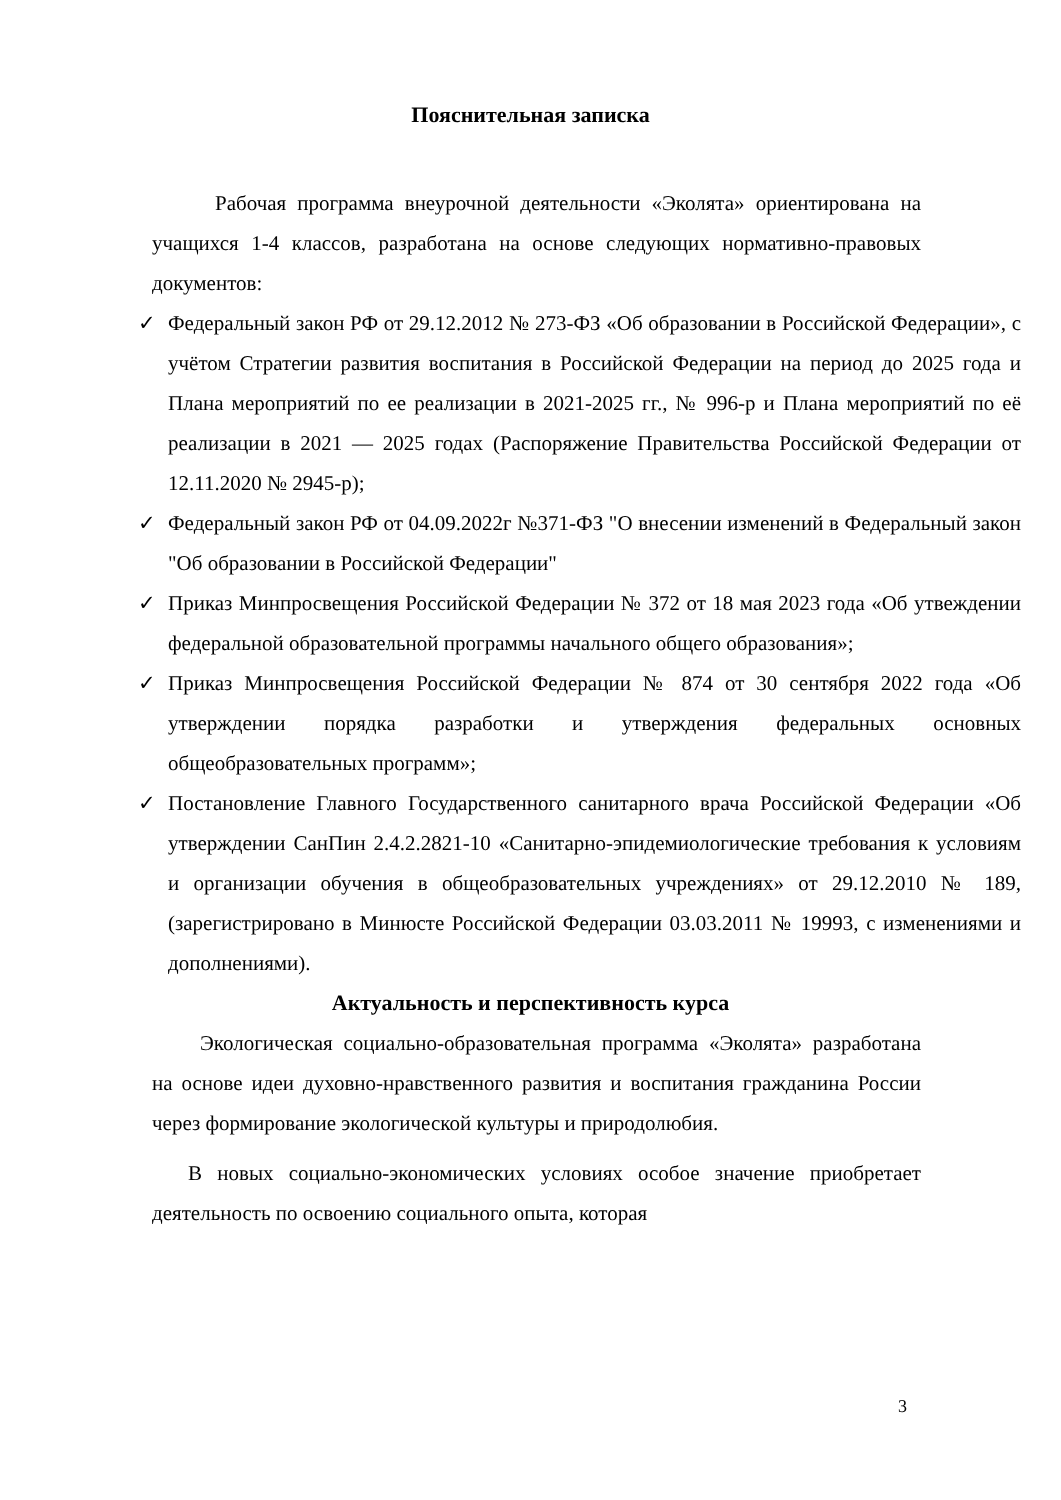Пояснительная записка
Рабочая программа внеурочной деятельности «Эколята» ориентирована на учащихся 1-4 классов, разработана на основе следующих нормативно-правовых документов:
✓ Федеральный закон РФ от 29.12.2012 № 273-ФЗ «Об образовании в Российской Федерации», с учётом Стратегии развития воспитания в Российской Федерации на период до 2025 года и Плана мероприятий по ее реализации в 2021-2025 гг., № 996-р и Плана мероприятий по её реализации в 2021 — 2025 годах (Распоряжение Правительства Российской Федерации от 12.11.2020 № 2945-р);
✓ Федеральный закон РФ от 04.09.2022г №371-ФЗ "О внесении изменений в Федеральный закон "Об образовании в Российской Федерации"
✓ Приказ Минпросвещения Российской Федерации № 372 от 18 мая 2023 года «Об утвеждении федеральной образовательной программы начального общего образования»;
✓ Приказ Минпросвещения Российской Федерации № 874 от 30 сентября 2022 года «Об утверждении порядка разработки и утверждения федеральных основных общеобразовательных программ»;
✓ Постановление Главного Государственного санитарного врача Российской Федерации «Об утверждении СанПин 2.4.2.2821-10 «Санитарно-эпидемиологические требования к условиям и организации обучения в общеобразовательных учреждениях» от 29.12.2010 № 189, (зарегистрировано в Минюсте Российской Федерации 03.03.2011 № 19993, с изменениями и дополнениями).
Актуальность и перспективность курса
Экологическая социально-образовательная программа «Эколята» разработана на основе идеи духовно-нравственного развития и воспитания гражданина России через формирование экологической культуры и природолюбия.
В новых социально-экономических условиях особое значение приобретает деятельность по освоению социального опыта, которая
3